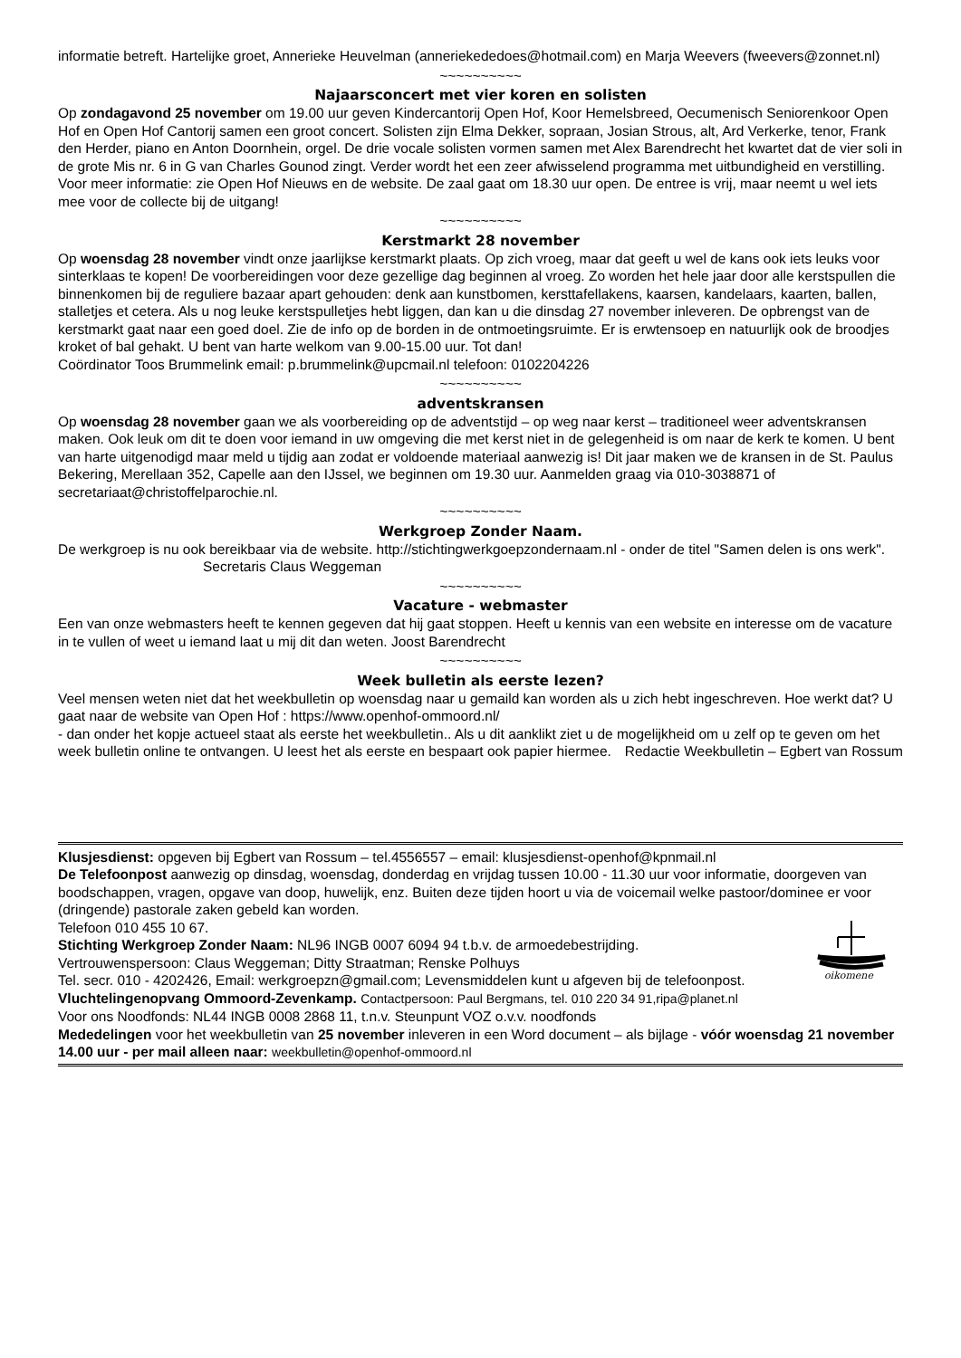informatie betreft. Hartelijke groet, Annerieke Heuvelman (anneriekededoes@hotmail.com) en Marja Weevers (fweevers@zonnet.nl)
~~~~~~~~~~
Najaarsconcert met vier koren en solisten
Op zondagavond 25 november om 19.00 uur geven Kindercantorij Open Hof, Koor Hemelsbreed, Oecumenisch Seniorenkoor Open Hof en Open Hof Cantorij samen een groot concert. Solisten zijn Elma Dekker, sopraan, Josian Strous, alt, Ard Verkerke, tenor, Frank den Herder, piano en Anton Doornhein, orgel. De drie vocale solisten vormen samen met Alex Barendrecht het kwartet dat de vier soli in de grote Mis nr. 6 in G van Charles Gounod zingt. Verder wordt het een zeer afwisselend programma met uitbundigheid en verstilling. Voor meer informatie: zie Open Hof Nieuws en de website. De zaal gaat om 18.30 uur open. De entree is vrij, maar neemt u wel iets mee voor de collecte bij de uitgang!
~~~~~~~~~~
Kerstmarkt 28 november
Op woensdag 28 november vindt onze jaarlijkse kerstmarkt plaats. Op zich vroeg, maar dat geeft u wel de kans ook iets leuks voor sinterklaas te kopen! De voorbereidingen voor deze gezellige dag beginnen al vroeg. Zo worden het hele jaar door alle kerstspullen die binnenkomen bij de reguliere bazaar apart gehouden: denk aan kunstbomen, kersttafellakens, kaarsen, kandelaars, kaarten, ballen, stalletjes et cetera. Als u nog leuke kerstspulletjes hebt liggen, dan kan u die dinsdag 27 november inleveren. De opbrengst van de kerstmarkt gaat naar een goed doel. Zie de info op de borden in de ontmoetingsruimte. Er is erwtensoep en natuurlijk ook de broodjes kroket of bal gehakt. U bent van harte welkom van 9.00-15.00 uur. Tot dan!
Coördinator Toos Brummelink email: p.brummelink@upcmail.nl telefoon: 0102204226
~~~~~~~~~~
adventskransen
Op woensdag 28 november gaan we als voorbereiding op de adventstijd – op weg naar kerst – traditioneel weer adventskransen maken. Ook leuk om dit te doen voor iemand in uw omgeving die met kerst niet in de gelegenheid is om naar de kerk te komen. U bent van harte uitgenodigd maar meld u tijdig aan zodat er voldoende materiaal aanwezig is! Dit jaar maken we de kransen in de St. Paulus Bekering, Merellaan 352, Capelle aan den IJssel, we beginnen om 19.30 uur. Aanmelden graag via 010-3038871 of secretariaat@christoffelparochie.nl.
~~~~~~~~~~
Werkgroep Zonder Naam.
De werkgroep is nu ook bereikbaar via de website. http://stichtingwerkgoepzondernaam.nl - onder de titel "Samen delen is ons werk". Secretaris Claus Weggeman
~~~~~~~~~~
Vacature - webmaster
Een van onze webmasters heeft te kennen gegeven dat hij gaat stoppen. Heeft u kennis van een website en interesse om de vacature in te vullen of weet u iemand laat u mij dit dan weten. Joost Barendrecht
~~~~~~~~~~
Week bulletin als eerste lezen?
Veel mensen weten niet dat het weekbulletin op woensdag naar u gemaild kan worden als u zich hebt ingeschreven. Hoe werkt dat? U gaat naar de website van Open Hof : https://www.openhof-ommoord.nl/
- dan onder het kopje actueel staat als eerste het weekbulletin.. Als u dit aanklikt ziet u de mogelijkheid om u zelf op te geven om het week bulletin online te ontvangen. U leest het als eerste en bespaart ook papier hiermee. Redactie Weekbulletin – Egbert van Rossum
Klusjesdienst: opgeven bij Egbert van Rossum – tel.4556557 – email: klusjesdienst-openhof@kpnmail.nl
De Telefoonpost aanwezig op dinsdag, woensdag, donderdag en vrijdag tussen 10.00 - 11.30 uur voor informatie, doorgeven van boodschappen, vragen, opgave van doop, huwelijk, enz. Buiten deze tijden hoort u via de voicemail welke pastoor/dominee er voor (dringende) pastorale zaken gebeld kan worden.
oikomene
Telefoon 010 455 10 67.
Stichting Werkgroep Zonder Naam: NL96 INGB 0007 6094 94 t.b.v. de armoedebestrijding.
Vertrouwenspersoon: Claus Weggeman; Ditty Straatman; Renske Polhuys
Tel. secr. 010 - 4202426, Email: werkgroepzn@gmail.com; Levensmiddelen kunt u afgeven bij de telefoonpost.
Vluchtelingenopvang Ommoord-Zevenkamp. Contactpersoon: Paul Bergmans, tel. 010 220 34 91,ripa@planet.nl
Voor ons Noodfonds: NL44 INGB 0008 2868 11, t.n.v. Steunpunt VOZ o.v.v. noodfonds
Mededelingen voor het weekbulletin van 25 november inleveren in een Word document – als bijlage - vóór woensdag 21 november 14.00 uur - per mail alleen naar: weekbulletin@openhof-ommoord.nl